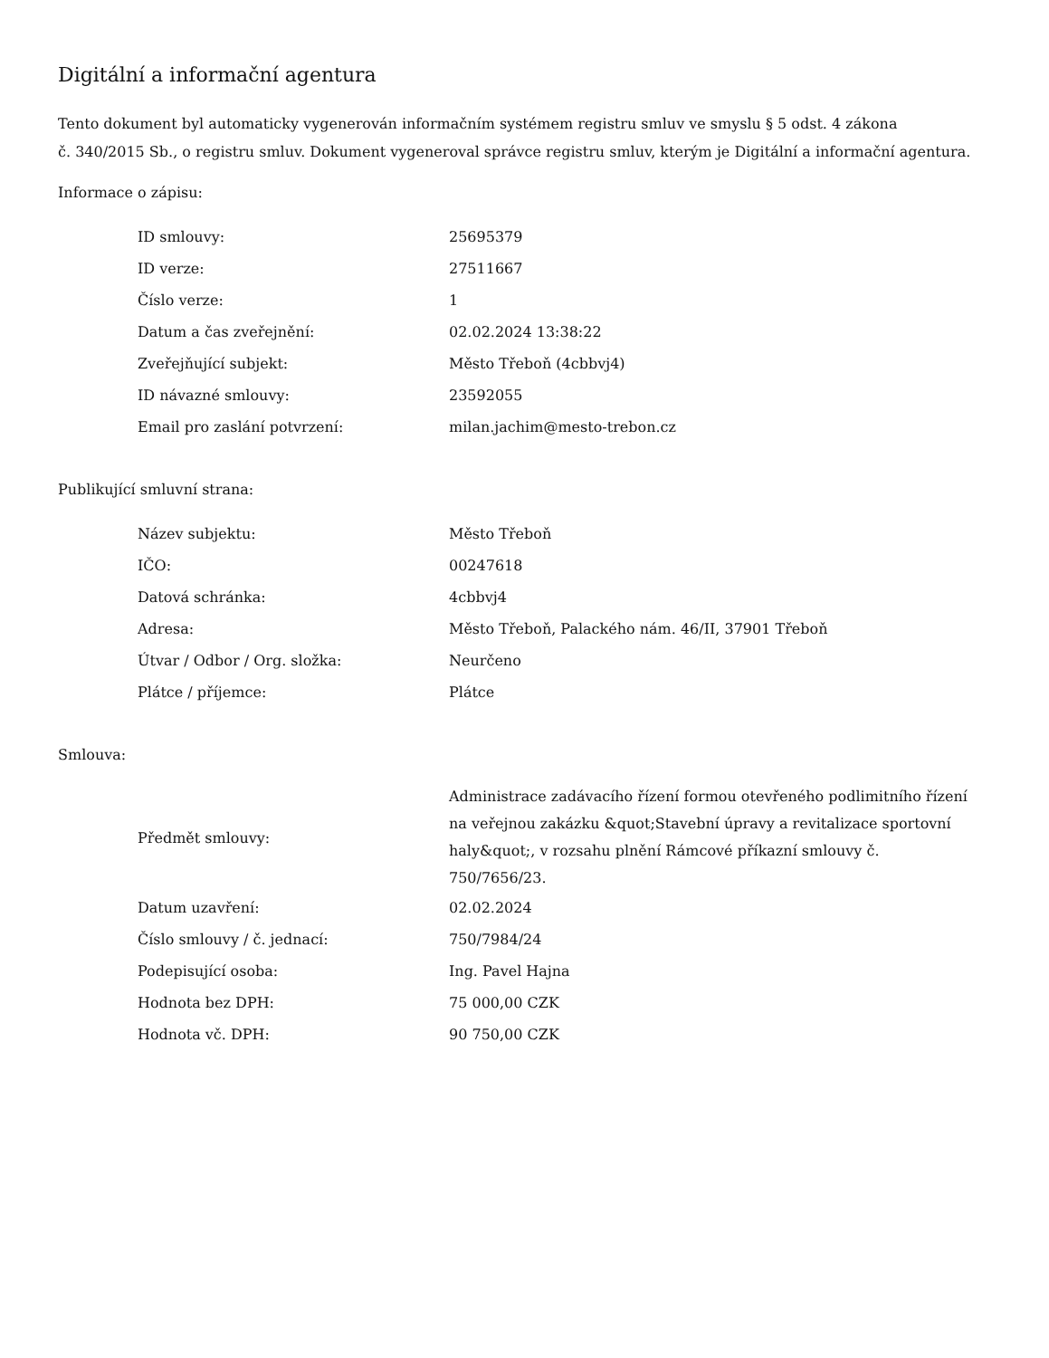Digitální a informační agentura
Tento dokument byl automaticky vygenerován informačním systémem registru smluv ve smyslu § 5 odst. 4 zákona
č. 340/2015 Sb., o registru smluv. Dokument vygeneroval správce registru smluv, kterým je Digitální a informační agentura.
Informace o zápisu:
| ID smlouvy: | 25695379 |
| ID verze: | 27511667 |
| Číslo verze: | 1 |
| Datum a čas zveřejnění: | 02.02.2024 13:38:22 |
| Zveřejňující subjekt: | Město Třeboň (4cbbvj4) |
| ID návazné smlouvy: | 23592055 |
| Email pro zaslání potvrzení: | milan.jachim@mesto-trebon.cz |
Publikující smluvní strana:
| Název subjektu: | Město Třeboň |
| IČO: | 00247618 |
| Datová schránka: | 4cbbvj4 |
| Adresa: | Město Třeboň, Palackého nám. 46/II, 37901 Třeboň |
| Útvar / Odbor / Org. složka: | Neurčeno |
| Plátce / příjemce: | Plátce |
Smlouva:
| Předmět smlouvy: | Administrace zadávacího řízení formou otevřeného podlimitního řízení na veřejnou zakázku &quot;Stavební úpravy a revitalizace sportovní haly&quot;, v rozsahu plnění Rámcové příkazní smlouvy č. 750/7656/23. |
| Datum uzavření: | 02.02.2024 |
| Číslo smlouvy / č. jednací: | 750/7984/24 |
| Podepisující osoba: | Ing. Pavel Hajna |
| Hodnota bez DPH: | 75 000,00 CZK |
| Hodnota vč. DPH: | 90 750,00 CZK |